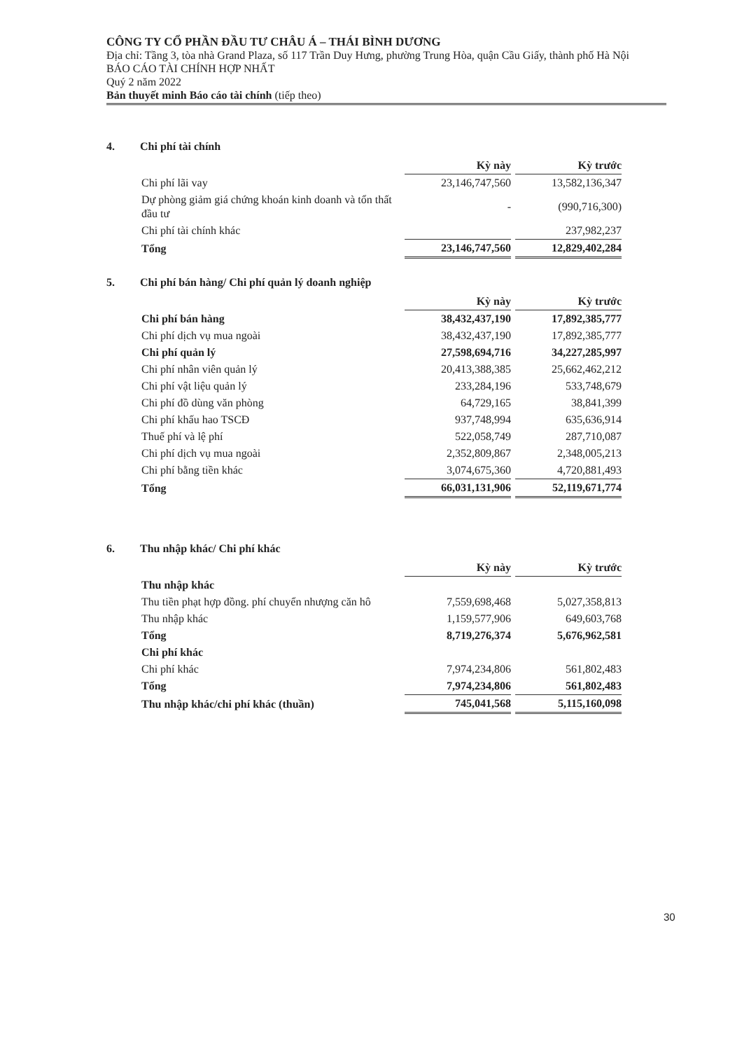CÔNG TY CỔ PHẦN ĐẦU TƯ CHÂU Á – THÁI BÌNH DƯƠNG
Địa chỉ: Tầng 3, tòa nhà Grand Plaza, số 117 Trần Duy Hưng, phường Trung Hòa, quận Cầu Giấy, thành phố Hà Nội
BÁO CÁO TÀI CHÍNH HỢP NHẤT
Quý 2 năm 2022
Bản thuyết minh Báo cáo tài chính (tiếp theo)
4. Chi phí tài chính
| | Kỳ này | Kỳ trước |
| Chi phí lãi vay | 23,146,747,560 | 13,582,136,347 |
| Dự phòng giảm giá chứng khoán kinh doanh và tổn thất đầu tư | - | (990,716,300) |
| Chi phí tài chính khác | | 237,982,237 |
| Tổng | 23,146,747,560 | 12,829,402,284 |
5. Chi phí bán hàng/ Chi phí quản lý doanh nghiệp
| | Kỳ này | Kỳ trước |
| Chi phí bán hàng | 38,432,437,190 | 17,892,385,777 |
| Chi phí dịch vụ mua ngoài | 38,432,437,190 | 17,892,385,777 |
| Chi phí quản lý | 27,598,694,716 | 34,227,285,997 |
| Chi phí nhân viên quản lý | 20,413,388,385 | 25,662,462,212 |
| Chi phí vật liệu quản lý | 233,284,196 | 533,748,679 |
| Chi phí đồ dùng văn phòng | 64,729,165 | 38,841,399 |
| Chi phí khấu hao TSCĐ | 937,748,994 | 635,636,914 |
| Thuế phí và lệ phí | 522,058,749 | 287,710,087 |
| Chi phí dịch vụ mua ngoài | 2,352,809,867 | 2,348,005,213 |
| Chi phí bằng tiền khác | 3,074,675,360 | 4,720,881,493 |
| Tổng | 66,031,131,906 | 52,119,671,774 |
6. Thu nhập khác/ Chi phí khác
| | Kỳ này | Kỳ trước |
| Thu nhập khác | | |
| Thu tiền phạt hợp đồng. phí chuyển nhượng căn hô | 7,559,698,468 | 5,027,358,813 |
| Thu nhập khác | 1,159,577,906 | 649,603,768 |
| Tổng | 8,719,276,374 | 5,676,962,581 |
| Chi phí khác | | |
| Chi phí khác | 7,974,234,806 | 561,802,483 |
| Tổng | 7,974,234,806 | 561,802,483 |
| Thu nhập khác/chi phí khác (thuần) | 745,041,568 | 5,115,160,098 |
30